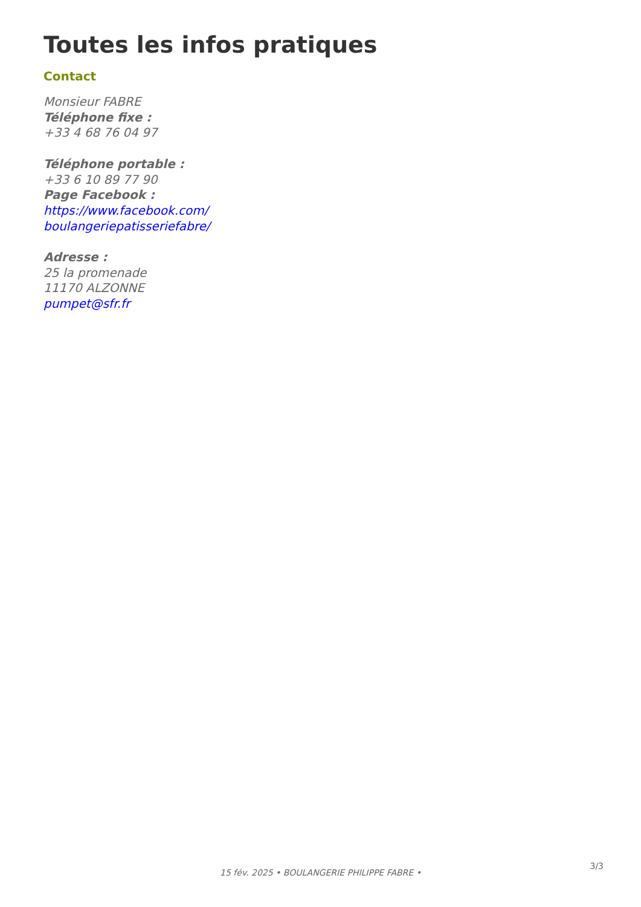Toutes les infos pratiques
Contact
Monsieur FABRE
Téléphone fixe :
+33 4 68 76 04 97
Téléphone portable :
+33 6 10 89 77 90
Page Facebook :
https://www.facebook.com/
boulangeriepatisseriefabre/
Adresse :
25 la promenade
11170 ALZONNE
pumpet@sfr.fr
3/3
15 fév. 2025 • BOULANGERIE PHILIPPE FABRE •